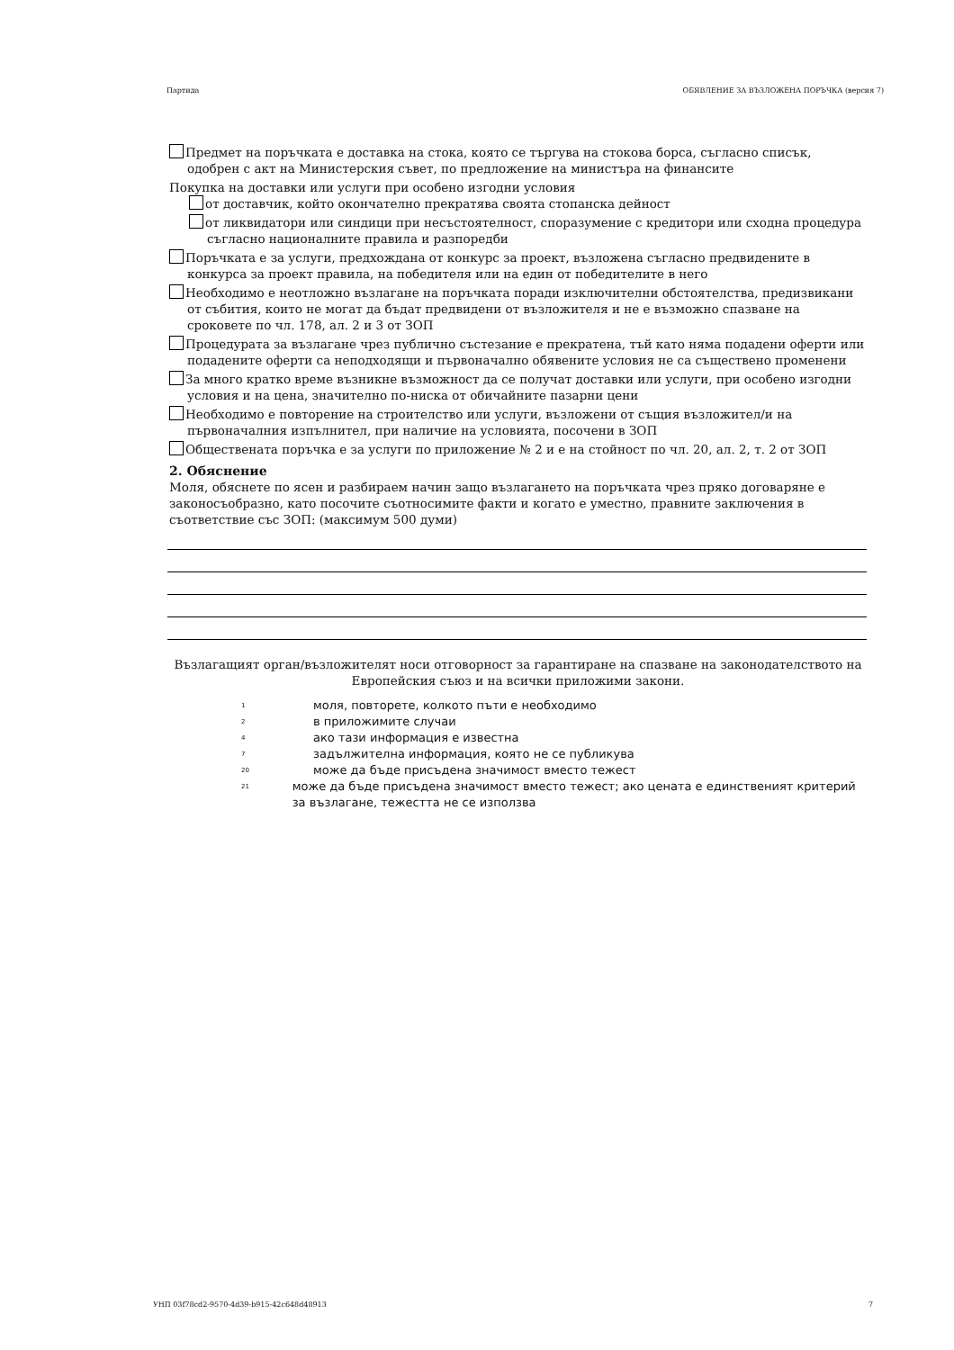Партида ОБЯВЛЕНИЕ ЗА ВЪЗЛОЖЕНА ПОРЪЧКА (версия 7)
Предмет на поръчката е доставка на стока, която се търгува на стокова борса, съгласно списък, одобрен с акт на Министерския съвет, по предложение на министъра на финансите
Покупка на доставки или услуги при особено изгодни условия
от доставчик, който окончателно прекратява своята стопанска дейност
от ликвидатори или синдици при несъстоятелност, споразумение с кредитори или сходна процедура съгласно националните правила и разпоредби
Поръчката е за услуги, предхождана от конкурс за проект, възложена съгласно предвидените в конкурса за проект правила, на победителя или на един от победителите в него
Необходимо е неотложно възлагане на поръчката поради изключителни обстоятелства, предизвикани от събития, които не могат да бъдат предвидени от възложителя и не е възможно спазване на сроковете по чл. 178, ал. 2 и 3 от ЗОП
Процедурата за възлагане чрез публично състезание е прекратена, тъй като няма подадени оферти или подадените оферти са неподходящи и първоначално обявените условия не са съществено променени
За много кратко време възникне възможност да се получат доставки или услуги, при особено изгодни условия и на цена, значително по-ниска от обичайните пазарни цени
Необходимо е повторение на строителство или услуги, възложени от същия възложител/и на първоначалния изпълнител, при наличие на условията, посочени в ЗОП
Обществената поръчка е за услуги по приложение № 2 и е на стойност по чл. 20, ал. 2, т. 2 от ЗОП
2. Обяснение
Моля, обяснете по ясен и разбираем начин защо възлагането на поръчката чрез пряко договаряне е законосъобразно, като посочите съотносимите факти и когато е уместно, правните заключения в съответствие със ЗОП: (максимум 500 думи)
Възлагащият орган/възложителят носи отговорност за гарантиране на спазване на законодателството на Европейския съюз и на всички приложими закони.
1 моля, повторете, колкото пъти е необходимо
2 в приложимите случаи
4 ако тази информация е известна
7 задължителна информация, която не се публикува
20 може да бъде присъдена значимост вместо тежест
21 може да бъде присъдена значимост вместо тежест; ако цената е единственият критерий за възлагане, тежестта не се използва
УНП 03f78cd2-9570-4d39-b915-42c648d48913 7